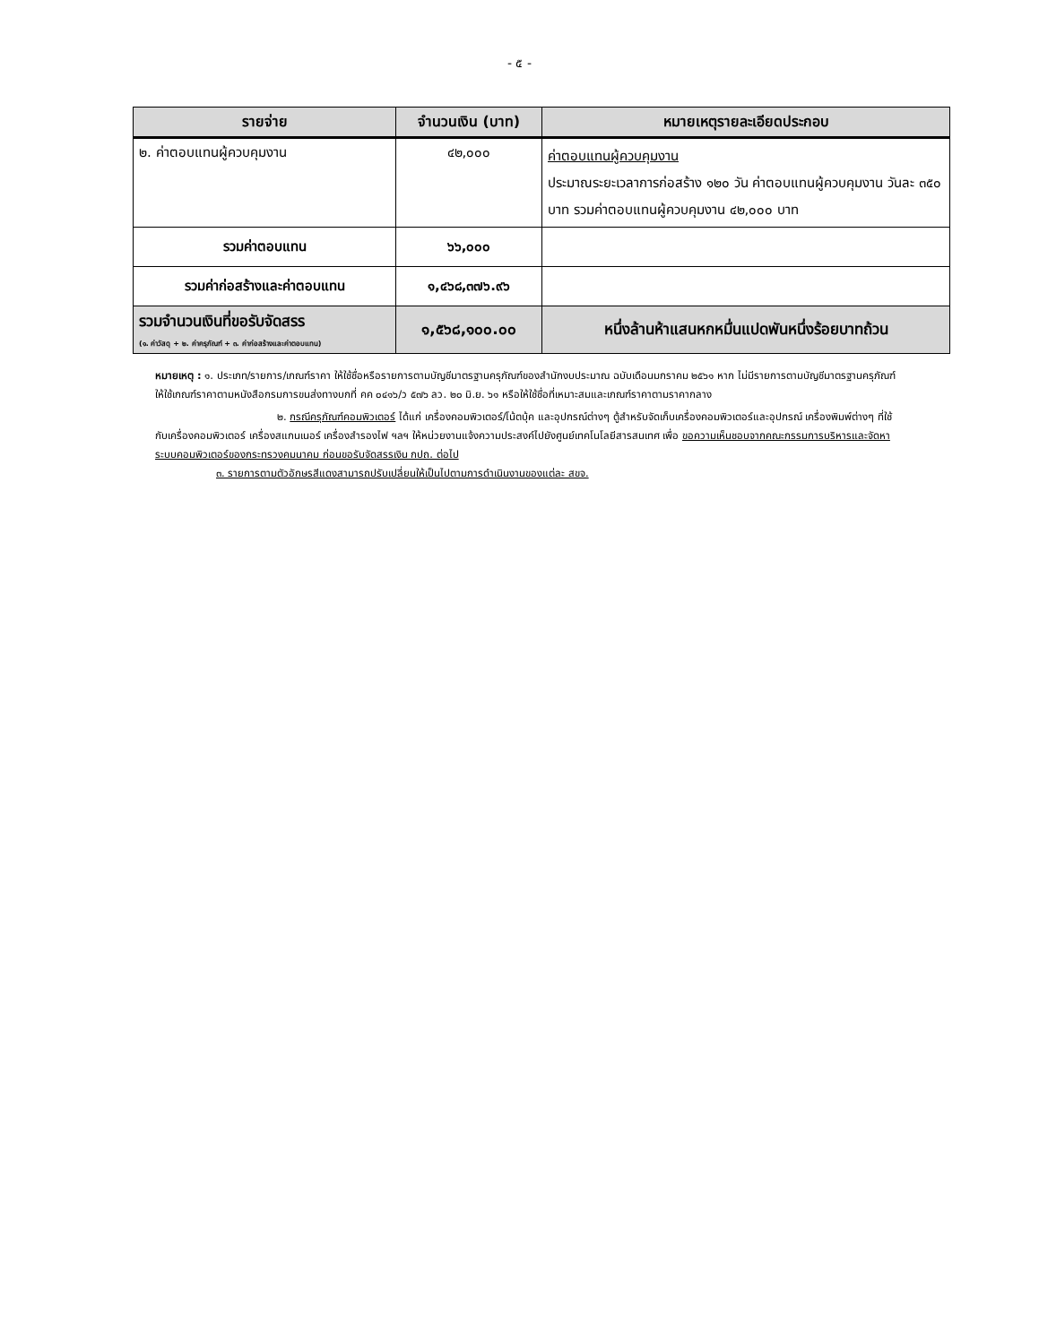- ๕ -
| รายจ่าย | จำนวนเงิน (บาท) | หมายเหตุรายละเอียดประกอบ |
| --- | --- | --- |
| ๒. ค่าตอบแทนผู้ควบคุมงาน | ๔๒,๐๐๐ | ค่าตอบแทนผู้ควบคุมงาน ประมาณระยะเวลาการก่อสร้าง ๑๒๐ วัน ค่าตอบแทนผู้ควบคุมงาน วันละ ๓๕๐ บาท รวมค่าตอบแทนผู้ควบคุมงาน ๔๒,๐๐๐ บาท |
| รวมค่าตอบแทน | ๖๖,๐๐๐ | |
| รวมค่าก่อสร้างและค่าตอบแทน | ๑,๔๖๘,๓๗๖.๙๖ | |
| รวมจำนวนเงินที่ขอรับจัดสรร (๑. ค่าวัสดุ + ๒. ค่าครุภัณฑ์ + ๓. ค่าก่อสร้างและค่าตอบแทน) | ๑,๕๖๘,๑๐๐.๐๐ | หนึ่งล้านห้าแสนหกหมื่นแปดพันหนึ่งร้อยบาทถ้วน |
หมายเหตุ : ๑. ประเภท/รายการ/เกณฑ์ราคา ให้ใช้ชื่อหรือรายการตามบัญชีมาตรฐานครุภัณฑ์ของสำนักงบประมาณ ฉบับเดือนมกราคม ๒๕๖๑ หาก ไม่มีรายการตามบัญชีมาตรฐานครุภัณฑ์ ให้ใช้เกณฑ์ราคาตามหนังสือกรมการขนส่งทางบกที่ คค ๐๔๑๖/ว ๕๗๖ ลว. ๒๐ มิ.ย. ๖๑ หรือให้ใช้ชื่อที่เหมาะสมและเกณฑ์ราคาตามราคากลาง
๒. กรณีครุภัณฑ์คอมพิวเตอร์ ได้แก่ เครื่องคอมพิวเตอร์/โน้ตบุ้ค และอุปกรณ์ต่างๆ ตู้สำหรับจัดเก็บเครื่องคอมพิวเตอร์และอุปกรณ์ เครื่องพิมพ์ต่างๆ ที่ใช้กับเครื่องคอมพิวเตอร์ เครื่องสแกนเนอร์ เครื่องสำรองไฟ ฯลฯ ให้หน่วยงานแจ้งความประสงค์ไปยังศูนย์เทคโนโลยีสารสนเทศ เพื่อ ขอความเห็นชอบจากคณะกรรมการบริหารและจัดหาระบบคอมพิวเตอร์ของกระทรวงคมนาคม ก่อนขอรับจัดสรรเงิน กปถ. ต่อไป
๓. รายการตามตัวอักษรสีแดงสามารถปรับเปลี่ยนให้เป็นไปตามการดำเนินงานของแต่ละ สขจ.